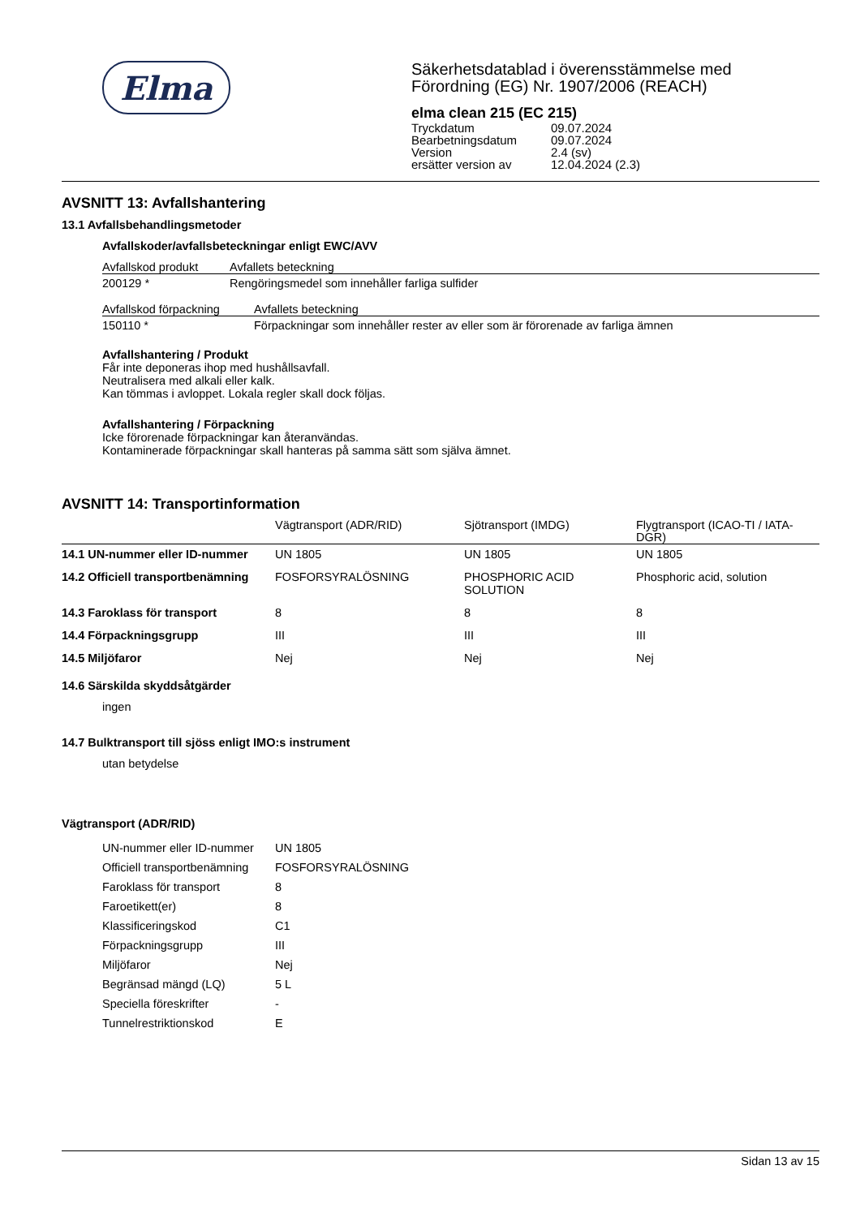Elma
Säkerhetsdatablad i överensstämmelse med
Förordning (EG) Nr. 1907/2006 (REACH)
elma clean 215 (EC 215)
| Tryckdatum | 09.07.2024 |
| Bearbetningsdatum | 09.07.2024 |
| Version | 2.4 (sv) |
| ersätter version av | 12.04.2024 (2.3) |
AVSNITT 13: Avfallshantering
13.1 Avfallsbehandlingsmetoder
Avfallskoder/avfallsbeteckningar enligt EWC/AVV
| Avfallskod produkt | Avfallets beteckning |
| --- | --- |
| 200129 * | Rengöringsmedel som innehåller farliga sulfider |
| Avfallskod förpackning | Avfallets beteckning |
| --- | --- |
| 150110 * | Förpackningar som innehåller rester av eller som är förorenade av farliga ämnen |
Avfallshantering / Produkt
Får inte deponeras ihop med hushållsavfall.
Neutralisera med alkali eller kalk.
Kan tömmas i avloppet. Lokala regler skall dock följas.
Avfallshantering / Förpackning
Icke förorenade förpackningar kan återanvändas.
Kontaminerade förpackningar skall hanteras på samma sätt som själva ämnet.
AVSNITT 14: Transportinformation
| | Vägtransport (ADR/RID) | Sjötransport (IMDG) | Flygtransport (ICAO-TI / IATA-DGR) |
| --- | --- | --- | --- |
| 14.1 UN-nummer eller ID-nummer | UN 1805 | UN 1805 | UN 1805 |
| 14.2 Officiell transportbenämning | FOSFORSYRALÖSNING | PHOSPHORIC ACID SOLUTION | Phosphoric acid, solution |
| 14.3 Faroklass för transport | 8 | 8 | 8 |
| 14.4 Förpackningsgrupp | III | III | III |
| 14.5 Miljöfaror | Nej | Nej | Nej |
14.6 Särskilda skyddsåtgärder
ingen
14.7 Bulktransport till sjöss enligt IMO:s instrument
utan betydelse
Vägtransport (ADR/RID)
| UN-nummer eller ID-nummer | UN 1805 |
| Officiell transportbenämning | FOSFORSYRALÖSNING |
| Faroklass för transport | 8 |
| Faroetikett(er) | 8 |
| Klassificeringskod | C1 |
| Förpackningsgrupp | III |
| Miljöfaror | Nej |
| Begränsad mängd (LQ) | 5 L |
| Speciella föreskrifter | - |
| Tunnelrestriktionskod | E |
Sidan 13 av 15